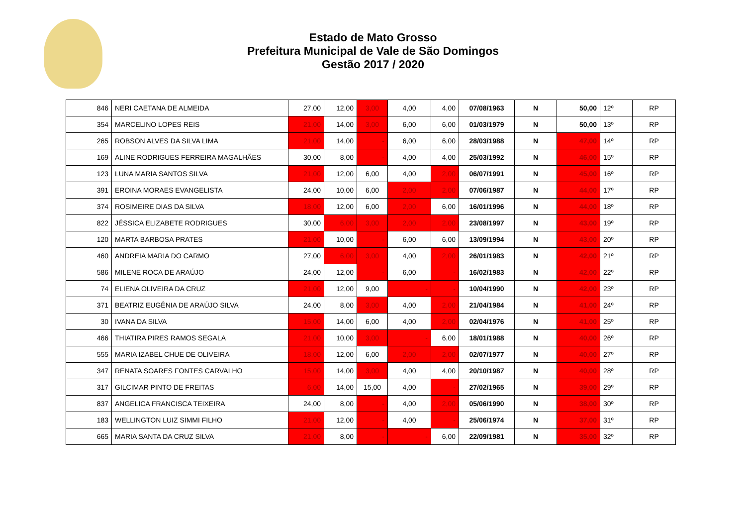Estado de Mato Grosso
Prefeitura Municipal de Vale de São Domingos
Gestão 2017 / 2020
| 846 | NERI CAETANA DE ALMEIDA | 27,00 | 12,00 | 3,00 | 4,00 | 4,00 | 07/08/1963 | N | 50,00 | 12º | RP |
| 354 | MARCELINO LOPES REIS | 21,00 | 14,00 | 3,00 | 6,00 | 6,00 | 01/03/1979 | N | 50,00 | 13º | RP |
| 265 | ROBSON ALVES DA SILVA LIMA | 21,00 | 14,00 | - | 6,00 | 6,00 | 28/03/1988 | N | 47,00 | 14º | RP |
| 169 | ALINE RODRIGUES FERREIRA MAGALHÃES | 30,00 | 8,00 | - | 4,00 | 4,00 | 25/03/1992 | N | 46,00 | 15º | RP |
| 123 | LUNA MARIA SANTOS SILVA | 21,00 | 12,00 | 6,00 | 4,00 | 2,00 | 06/07/1991 | N | 45,00 | 16º | RP |
| 391 | EROINA MORAES EVANGELISTA | 24,00 | 10,00 | 6,00 | 2,00 | 2,00 | 07/06/1987 | N | 44,00 | 17º | RP |
| 374 | ROSIMEIRE DIAS DA SILVA | 18,00 | 12,00 | 6,00 | 2,00 | 6,00 | 16/01/1996 | N | 44,00 | 18º | RP |
| 822 | JÉSSICA ELIZABETE RODRIGUES | 30,00 | 6,00 | 3,00 | 2,00 | 2,00 | 23/08/1997 | N | 43,00 | 19º | RP |
| 120 | MARTA BARBOSA PRATES | 21,00 | 10,00 | - | 6,00 | 6,00 | 13/09/1994 | N | 43,00 | 20º | RP |
| 460 | ANDREIA MARIA DO CARMO | 27,00 | 6,00 | 3,00 | 4,00 | 2,00 | 26/01/1983 | N | 42,00 | 21º | RP |
| 586 | MILENE ROCA DE ARAÚJO | 24,00 | 12,00 | - | 6,00 | - | 16/02/1983 | N | 42,00 | 22º | RP |
| 74 | ELIENA OLIVEIRA DA CRUZ | 21,00 | 12,00 | 9,00 | - | - | 10/04/1990 | N | 42,00 | 23º | RP |
| 371 | BEATRIZ EUGÊNIA DE ARAÚJO SILVA | 24,00 | 8,00 | 3,00 | 4,00 | 2,00 | 21/04/1984 | N | 41,00 | 24º | RP |
| 30 | IVANA DA SILVA | 15,00 | 14,00 | 6,00 | 4,00 | 2,00 | 02/04/1976 | N | 41,00 | 25º | RP |
| 466 | THIATIRA PIRES RAMOS SEGALA | 21,00 | 10,00 | 3,00 | - | 6,00 | 18/01/1988 | N | 40,00 | 26º | RP |
| 555 | MARIA IZABEL CHUE DE OLIVEIRA | 18,00 | 12,00 | 6,00 | 2,00 | 2,00 | 02/07/1977 | N | 40,00 | 27º | RP |
| 347 | RENATA SOARES FONTES CARVALHO | 15,00 | 14,00 | 3,00 | 4,00 | 4,00 | 20/10/1987 | N | 40,00 | 28º | RP |
| 317 | GILCIMAR PINTO DE FREITAS | 6,00 | 14,00 | 15,00 | 4,00 | - | 27/02/1965 | N | 39,00 | 29º | RP |
| 837 | ANGELICA FRANCISCA TEIXEIRA | 24,00 | 8,00 | - | 4,00 | 2,00 | 05/06/1990 | N | 38,00 | 30º | RP |
| 183 | WELLINGTON LUIZ SIMMI FILHO | 21,00 | 12,00 | - | 4,00 | - | 25/06/1974 | N | 37,00 | 31º | RP |
| 665 | MARIA SANTA DA CRUZ SILVA | 21,00 | 8,00 | - | - | 6,00 | 22/09/1981 | N | 35,00 | 32º | RP |